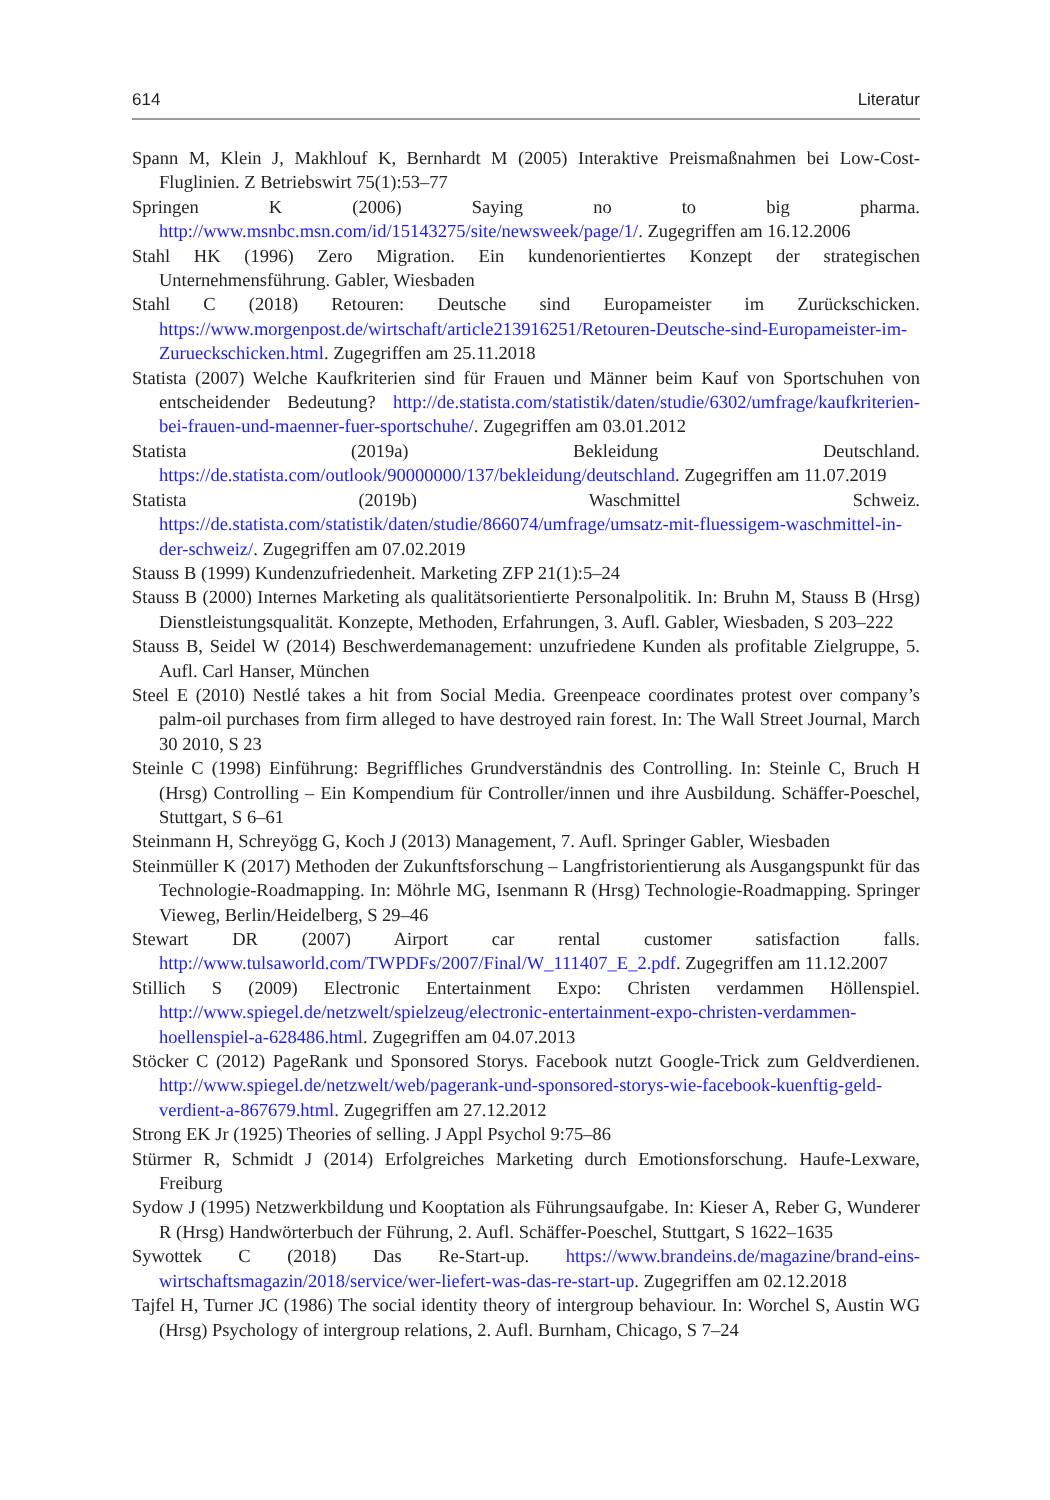614 Literatur
Spann M, Klein J, Makhlouf K, Bernhardt M (2005) Interaktive Preismaßnahmen bei Low-Cost-Fluglinien. Z Betriebswirt 75(1):53–77
Springen K (2006) Saying no to big pharma. http://www.msnbc.msn.com/id/15143275/site/newsweek/page/1/. Zugegriffen am 16.12.2006
Stahl HK (1996) Zero Migration. Ein kundenorientiertes Konzept der strategischen Unternehmensführung. Gabler, Wiesbaden
Stahl C (2018) Retouren: Deutsche sind Europameister im Zurückschicken. https://www.morgenpost.de/wirtschaft/article213916251/Retouren-Deutsche-sind-Europameister-im-Zurueckschicken.html. Zugegriffen am 25.11.2018
Statista (2007) Welche Kaufkriterien sind für Frauen und Männer beim Kauf von Sportschuhen von entscheidender Bedeutung? http://de.statista.com/statistik/daten/studie/6302/umfrage/kaufkriterien-bei-frauen-und-maenner-fuer-sportschuhe/. Zugegriffen am 03.01.2012
Statista (2019a) Bekleidung Deutschland. https://de.statista.com/outlook/90000000/137/bekleidung/deutschland. Zugegriffen am 11.07.2019
Statista (2019b) Waschmittel Schweiz. https://de.statista.com/statistik/daten/studie/866074/umfrage/umsatz-mit-fluessigem-waschmittel-in-der-schweiz/. Zugegriffen am 07.02.2019
Stauss B (1999) Kundenzufriedenheit. Marketing ZFP 21(1):5–24
Stauss B (2000) Internes Marketing als qualitätsorientierte Personalpolitik. In: Bruhn M, Stauss B (Hrsg) Dienstleistungsqualität. Konzepte, Methoden, Erfahrungen, 3. Aufl. Gabler, Wiesbaden, S 203–222
Stauss B, Seidel W (2014) Beschwerdemanagement: unzufriedene Kunden als profitable Zielgruppe, 5. Aufl. Carl Hanser, München
Steel E (2010) Nestlé takes a hit from Social Media. Greenpeace coordinates protest over company’s palm-oil purchases from firm alleged to have destroyed rain forest. In: The Wall Street Journal, March 30 2010, S 23
Steinle C (1998) Einführung: Begriffliches Grundverständnis des Controlling. In: Steinle C, Bruch H (Hrsg) Controlling – Ein Kompendium für Controller/innen und ihre Ausbildung. Schäffer-Poeschel, Stuttgart, S 6–61
Steinmann H, Schreyögg G, Koch J (2013) Management, 7. Aufl. Springer Gabler, Wiesbaden
Steinmüller K (2017) Methoden der Zukunftsforschung – Langfristorientierung als Ausgangspunkt für das Technologie-Roadmapping. In: Möhrle MG, Isenmann R (Hrsg) Technologie-Roadmapping. Springer Vieweg, Berlin/Heidelberg, S 29–46
Stewart DR (2007) Airport car rental customer satisfaction falls. http://www.tulsaworld.com/TWPDFs/2007/Final/W_111407_E_2.pdf. Zugegriffen am 11.12.2007
Stillich S (2009) Electronic Entertainment Expo: Christen verdammen Höllenspiel. http://www.spiegel.de/netzwelt/spielzeug/electronic-entertainment-expo-christen-verdammen-hoellenspiel-a-628486.html. Zugegriffen am 04.07.2013
Stöcker C (2012) PageRank und Sponsored Storys. Facebook nutzt Google-Trick zum Geldverdienen. http://www.spiegel.de/netzwelt/web/pagerank-und-sponsored-storys-wie-facebook-kuenftig-geld-verdient-a-867679.html. Zugegriffen am 27.12.2012
Strong EK Jr (1925) Theories of selling. J Appl Psychol 9:75–86
Stürmer R, Schmidt J (2014) Erfolgreiches Marketing durch Emotionsforschung. Haufe-Lexware, Freiburg
Sydow J (1995) Netzwerkbildung und Kooptation als Führungsaufgabe. In: Kieser A, Reber G, Wunderer R (Hrsg) Handwörterbuch der Führung, 2. Aufl. Schäffer-Poeschel, Stuttgart, S 1622–1635
Sywottek C (2018) Das Re-Start-up. https://www.brandeins.de/magazine/brand-eins-wirtschaftsmagazin/2018/service/wer-liefert-was-das-re-start-up. Zugegriffen am 02.12.2018
Tajfel H, Turner JC (1986) The social identity theory of intergroup behaviour. In: Worchel S, Austin WG (Hrsg) Psychology of intergroup relations, 2. Aufl. Burnham, Chicago, S 7–24